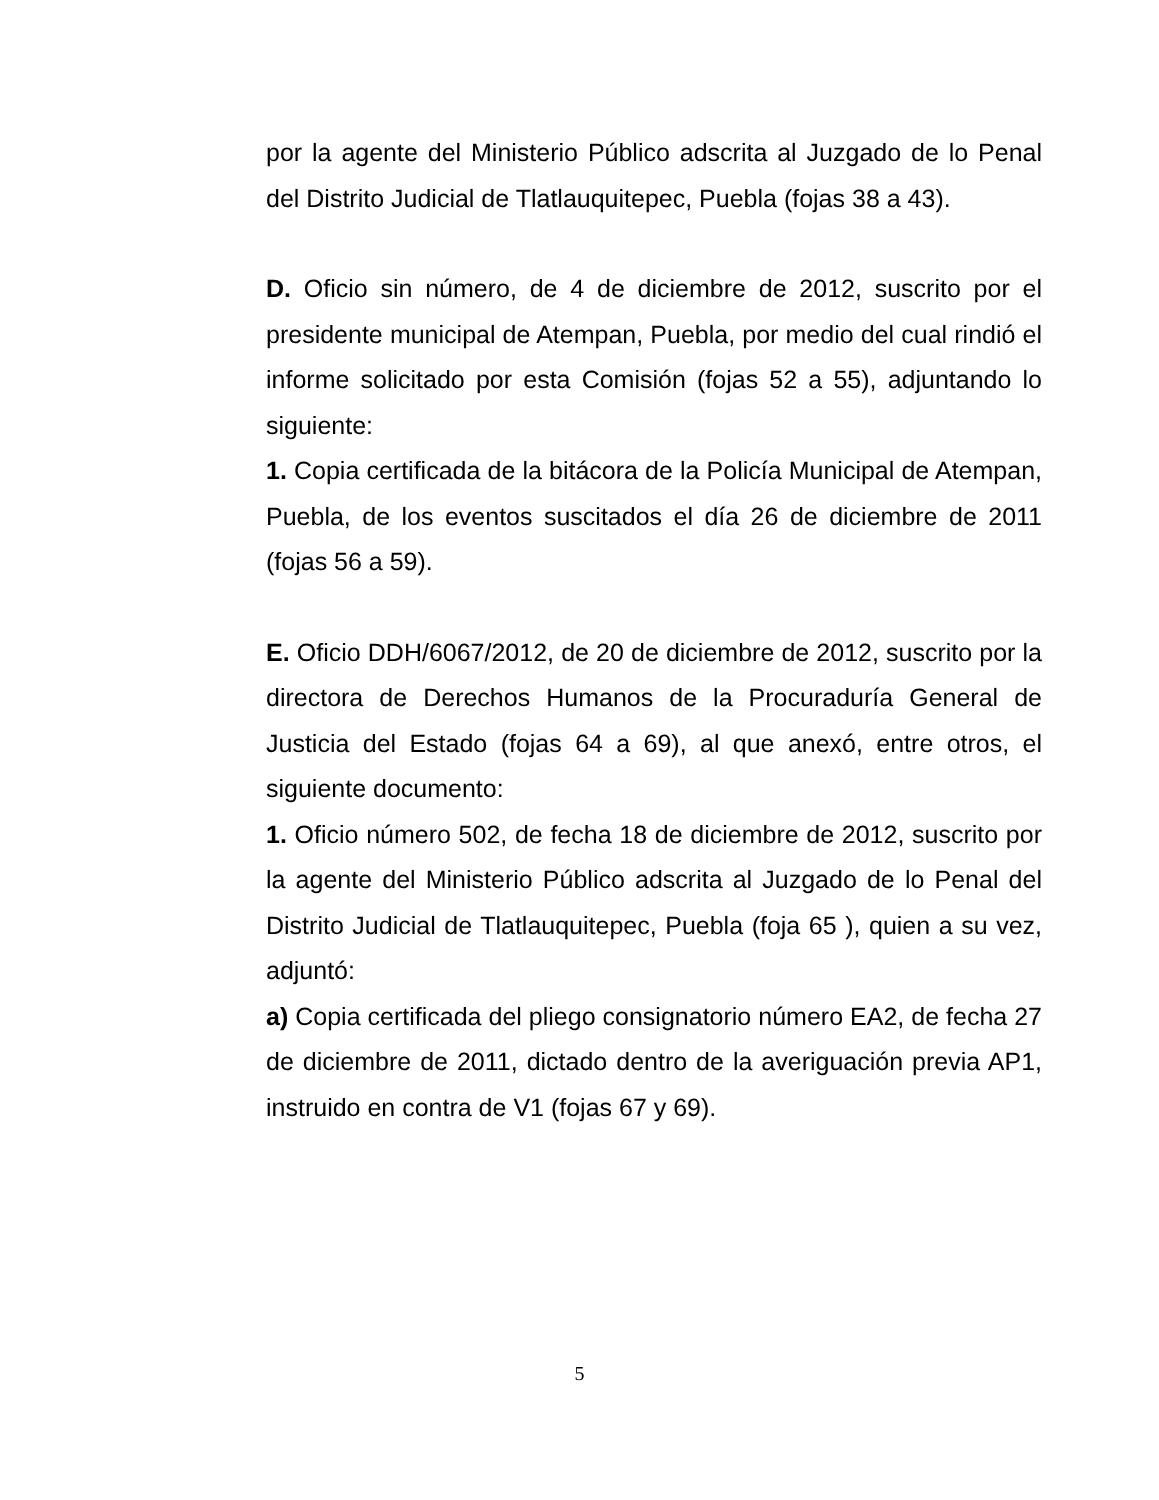por la agente del Ministerio Público adscrita al Juzgado de lo Penal del Distrito Judicial de Tlatlauquitepec, Puebla (fojas 38 a 43).
D. Oficio sin número, de 4 de diciembre de 2012, suscrito por el presidente municipal de Atempan, Puebla, por medio del cual rindió el informe solicitado por esta Comisión (fojas 52 a 55), adjuntando lo siguiente:
1. Copia certificada de la bitácora de la Policía Municipal de Atempan, Puebla, de los eventos suscitados el día 26 de diciembre de 2011 (fojas 56 a 59).
E. Oficio DDH/6067/2012, de 20 de diciembre de 2012, suscrito por la directora de Derechos Humanos de la Procuraduría General de Justicia del Estado (fojas 64 a 69), al que anexó, entre otros, el siguiente documento:
1. Oficio número 502, de fecha 18 de diciembre de 2012, suscrito por la agente del Ministerio Público adscrita al Juzgado de lo Penal del Distrito Judicial de Tlatlauquitepec, Puebla (foja 65 ), quien a su vez, adjuntó:
a) Copia certificada del pliego consignatorio número EA2, de fecha 27 de diciembre de 2011, dictado dentro de la averiguación previa AP1, instruido en contra de V1 (fojas 67 y 69).
5